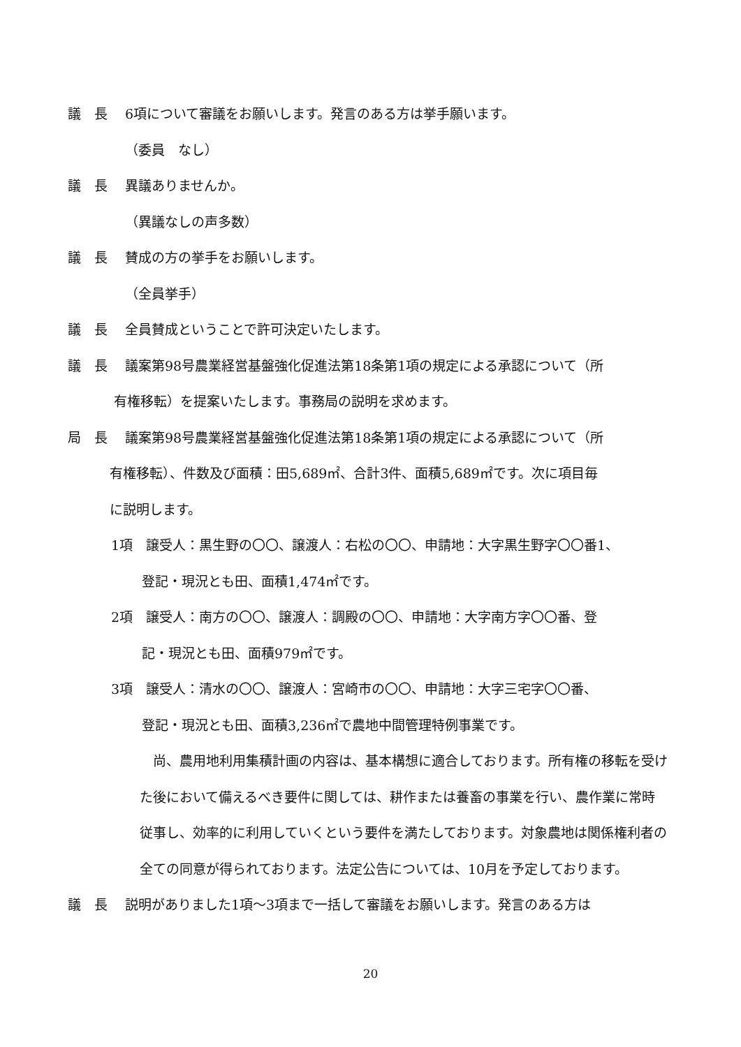議　長 6項について審議をお願いします。発言のある方は挙手願います。
（委員　なし）
議　長 異議ありませんか。
（異議なしの声多数）
議　長 賛成の方の挙手をお願いします。
（全員挙手）
議　長 全員賛成ということで許可決定いたします。
議　長 議案第98号農業経営基盤強化促進法第18条第1項の規定による承認について（所
有権移転）を提案いたします。事務局の説明を求めます。
局　長 議案第98号農業経営基盤強化促進法第18条第1項の規定による承認について（所
有権移転）、件数及び面積：田5,689㎡、合計3件、面積5,689㎡です。次に項目毎
に説明します。
1項　譲受人：黒生野の〇〇、譲渡人：右松の〇〇、申請地：大字黒生野字〇〇番1、
登記・現況とも田、面積1,474㎡です。
2項　譲受人：南方の〇〇、譲渡人：調殿の〇〇、申請地：大字南方字〇〇番、登
記・現況とも田、面積979㎡です。
3項　譲受人：清水の〇〇、譲渡人：宮崎市の〇〇、申請地：大字三宅字〇〇番、
登記・現況とも田、面積3,236㎡で農地中間管理特例事業です。
　尚、農用地利用集積計画の内容は、基本構想に適合しております。所有権の移転を受けた後において備えるべき要件に関しては、耕作または養畜の事業を行い、農作業に常時従事し、効率的に利用していくという要件を満たしております。対象農地は関係権利者の全ての同意が得られております。法定公告については、10月を予定しております。
議　長 説明がありました1項～3項まで一括して審議をお願いします。発言のある方は
20